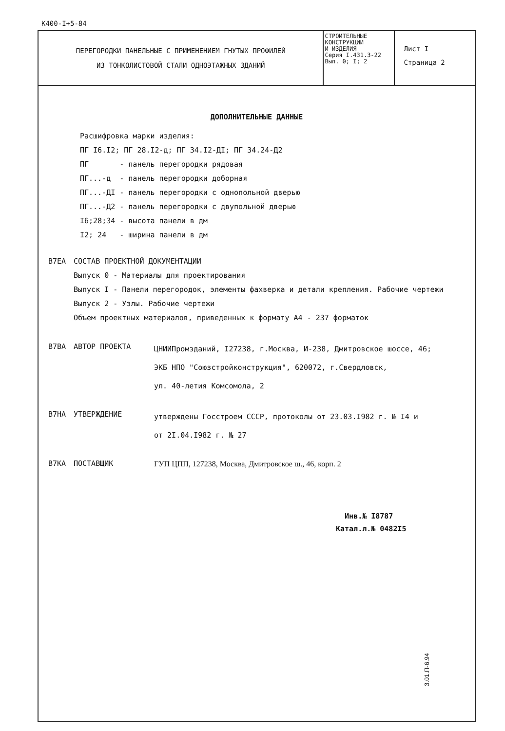К400-I+5-84
| ПЕРЕГОРОДКИ ПАНЕЛЬНЫЕ С ПРИМЕНЕНИЕМ ГНУТЫХ ПРОФИЛЕЙ ИЗ ТОНКОЛИСТОВОЙ СТАЛИ ОДНОЭТАЖНЫХ ЗДАНИЙ | СТРОИТЕЛЬНЫЕ КОНСТРУКЦИИ И ИЗДЕЛИЯ Серия I.431.3-22 Вып. 0; I; 2 | Лист I Страница 2 |
ДОПОЛНИТЕЛЬНЫЕ ДАННЫЕ
Расшифровка марки изделия:
ПГ I6.I2; ПГ 28.I2-д; ПГ 34.I2-ДI; ПГ 34.24-Д2
ПГ - панель перегородки рядовая
ПГ...-д - панель перегородки доборная
ПГ...-ДI - панель перегородки с однопольной дверью
ПГ...-Д2 - панель перегородки с двупольной дверью
I6;28;34 - высота панели в дм
I2; 24 - ширина панели в дм
В7ЕА СОСТАВ ПРОЕКТНОЙ ДОКУМЕНТАЦИИ
Выпуск 0 - Материалы для проектирования
Выпуск I - Панели перегородок, элементы фахверка и детали крепления. Рабочие чертежи
Выпуск 2 - Узлы. Рабочие чертежи
Объем проектных материалов, приведенных к формату А4 - 237 форматок
В7ВА АВТОР ПРОЕКТА
ЦНИИПромзданий, I27238, г.Москва, И-238, Дмитровское шоссе, 46;
ЭКБ НПО "Союзстройконструкция", 620072, г.Свердловск,
ул. 40-летия Комсомола, 2
В7НА УТВЕРЖДЕНИЕ
утверждены Госстроем СССР, протоколы от 23.03.I982 г. № I4 и
от 2I.04.I982 г. № 27
В7КА ПОСТАВЩИК ГУП ЦПП, 127238, Москва, Дмитровское ш., 46, корп. 2
Инв.№ I8787
Катал.л.№ 0482I5
3.01.П-6.94